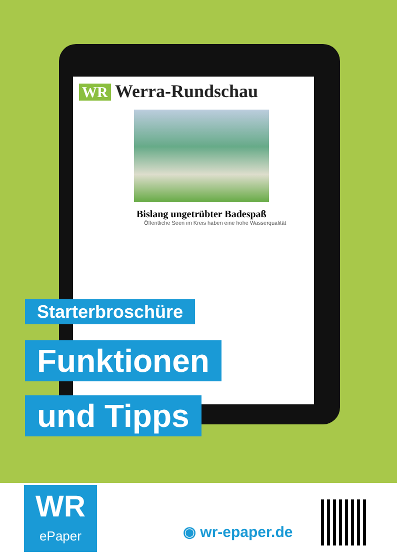WR Werra-Rundschau
Bislang ungetrübter Badespaß
Öffentliche Seen im Kreis haben eine hohe Wasserqualität
Starterbroschüre
Funktionen
und Tipps
WR
ePaper
◉ wr-epaper.de